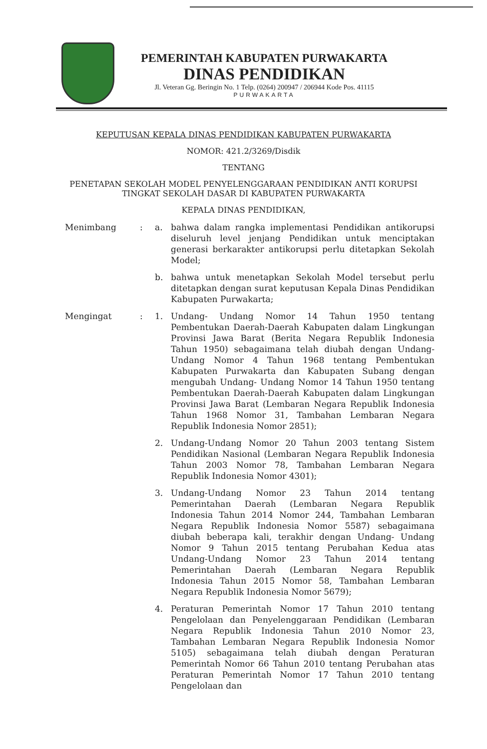PEMERINTAH KABUPATEN PURWAKARTA
DINAS PENDIDIKAN
Jl. Veteran Gg. Beringin No. 1 Telp. (0264) 200947 / 206944 Kode Pos. 41115
PURWAKARTA
KEPUTUSAN KEPALA DINAS PENDIDIKAN KABUPATEN PURWAKARTA
NOMOR: 421.2/3269/Disdik
TENTANG
PENETAPAN SEKOLAH MODEL PENYELENGGARAAN PENDIDIKAN ANTI KORUPSI TINGKAT SEKOLAH DASAR DI KABUPATEN PURWAKARTA
KEPALA DINAS PENDIDIKAN,
Menimbang : a. bahwa dalam rangka implementasi Pendidikan antikorupsi diseluruh level jenjang Pendidikan untuk menciptakan generasi berkarakter antikorupsi perlu ditetapkan Sekolah Model;
b. bahwa untuk menetapkan Sekolah Model tersebut perlu ditetapkan dengan surat keputusan Kepala Dinas Pendidikan Kabupaten Purwakarta;
Mengingat : 1. Undang- Undang Nomor 14 Tahun 1950 tentang Pembentukan Daerah-Daerah Kabupaten dalam Lingkungan Provinsi Jawa Barat (Berita Negara Republik Indonesia Tahun 1950) sebagaimana telah diubah dengan Undang- Undang Nomor 4 Tahun 1968 tentang Pembentukan Kabupaten Purwakarta dan Kabupaten Subang dengan mengubah Undang- Undang Nomor 14 Tahun 1950 tentang Pembentukan Daerah-Daerah Kabupaten dalam Lingkungan Provinsi Jawa Barat (Lembaran Negara Republik Indonesia Tahun 1968 Nomor 31, Tambahan Lembaran Negara Republik Indonesia Nomor 2851);
2. Undang-Undang Nomor 20 Tahun 2003 tentang Sistem Pendidikan Nasional (Lembaran Negara Republik Indonesia Tahun 2003 Nomor 78, Tambahan Lembaran Negara Republik Indonesia Nomor 4301);
3. Undang-Undang Nomor 23 Tahun 2014 tentang Pemerintahan Daerah (Lembaran Negara Republik Indonesia Tahun 2014 Nomor 244, Tambahan Lembaran Negara Republik Indonesia Nomor 5587) sebagaimana diubah beberapa kali, terakhir dengan Undang- Undang Nomor 9 Tahun 2015 tentang Perubahan Kedua atas Undang-Undang Nomor 23 Tahun 2014 tentang Pemerintahan Daerah (Lembaran Negara Republik Indonesia Tahun 2015 Nomor 58, Tambahan Lembaran Negara Republik Indonesia Nomor 5679);
4. Peraturan Pemerintah Nomor 17 Tahun 2010 tentang Pengelolaan dan Penyelenggaraan Pendidikan (Lembaran Negara Republik Indonesia Tahun 2010 Nomor 23, Tambahan Lembaran Negara Republik Indonesia Nomor 5105) sebagaimana telah diubah dengan Peraturan Pemerintah Nomor 66 Tahun 2010 tentang Perubahan atas Peraturan Pemerintah Nomor 17 Tahun 2010 tentang Pengelolaan dan